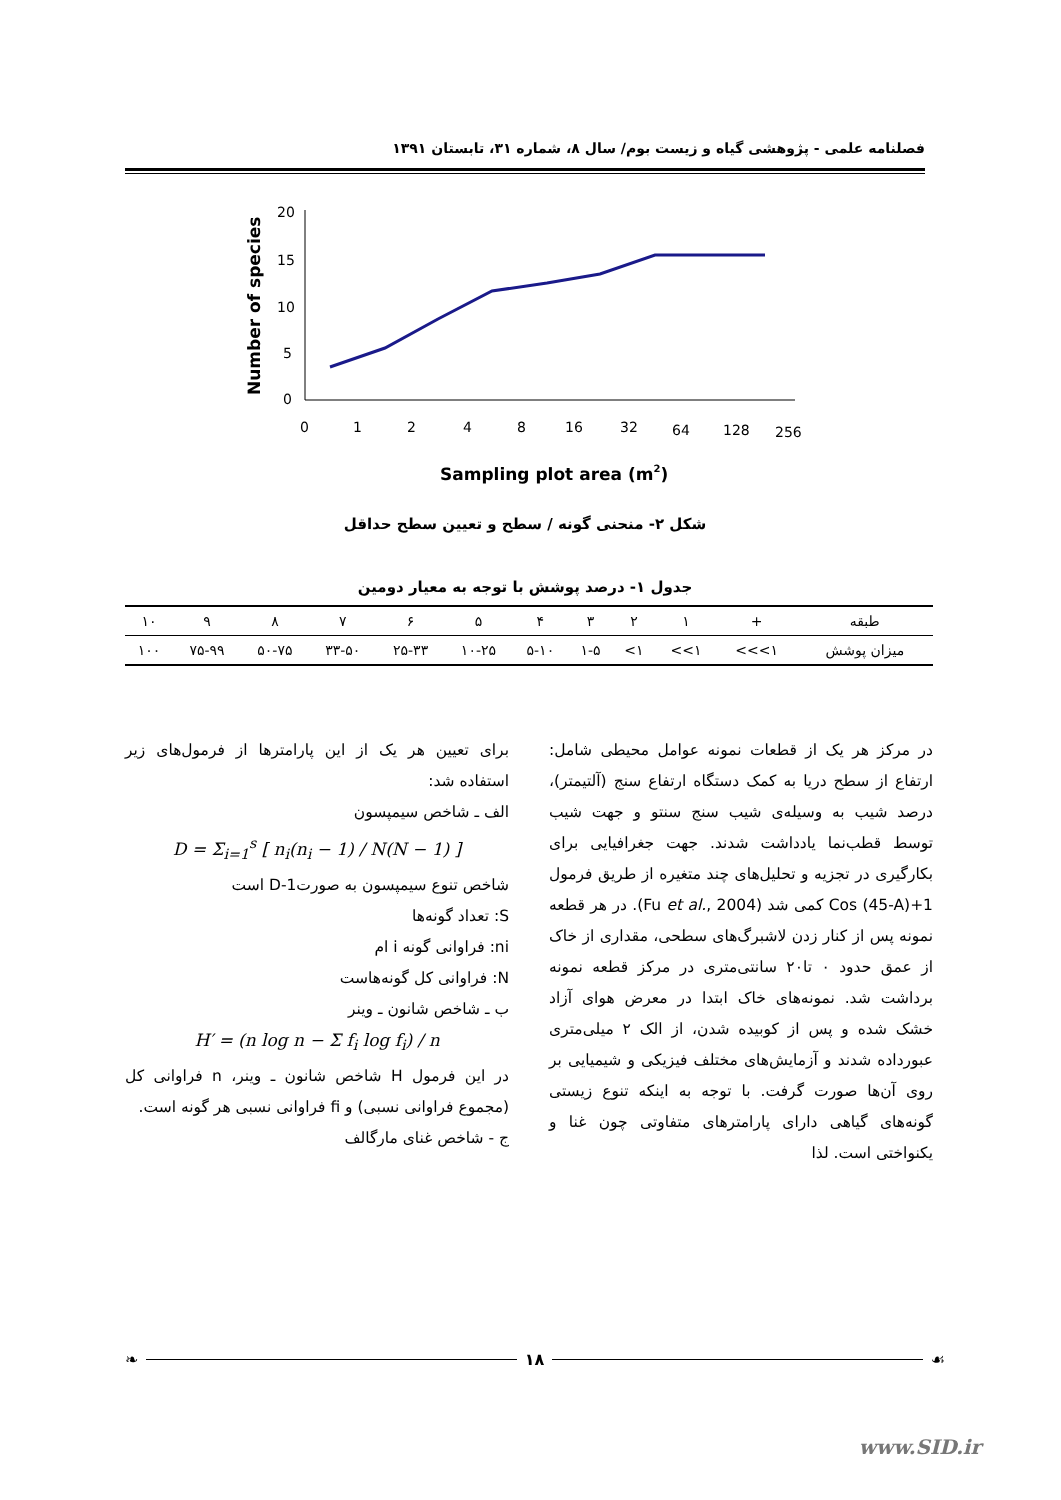فصلنامه علمی - پژوهشی گیاه و زیست بوم/ سال ۸، شماره ۳۱، تابستان ۱۳۹۱
Number of species
20
15
10
5
0
0
1
2
4
8
16
32
64
128
256
Sampling plot area (m2)
شکل ۲- منحنی گونه / سطح و تعیین سطح حداقل
جدول ۱- درصد پوشش با توجه به معیار دومین
| طبقه | + | ۱ | ۲ | ۳ | ۴ | ۵ | ۶ | ۷ | ۸ | ۹ | ۱۰ |
| میزان پوشش | ۱>>> | ۱>> | ۱> | ۱-۵ | ۵-۱۰ | ۱۰-۲۵ | ۲۵-۳۳ | ۳۳-۵۰ | ۵۰-۷۵ | ۷۵-۹۹ | ۱۰۰ |
در مرکز هر یک از قطعات نمونه عوامل محیطی شامل: ارتفاع از سطح دریا به کمک دستگاه ارتفاع سنج (آلتیمتر)، درصد شیب به وسیله‌ی شیب سنج سنتو و جهت شیب توسط قطب‌نما یادداشت شدند. جهت جغرافیایی برای بکارگیری در تجزیه و تحلیل‌های چند متغیره از طریق فرمول Cos (45-A)+1 کمی شد (Fu et al., 2004). در هر قطعه نمونه پس از کنار زدن لاشبرگ‌های سطحی، مقداری از خاک از عمق حدود ۰ تا۲۰ سانتی‌متری در مرکز قطعه نمونه برداشت شد. نمونه‌های خاک ابتدا در معرض هوای آزاد خشک شده و پس از کوبیده شدن، از الک ۲ میلی‌متری عبورداده شدند و آزمایش‌های مختلف فیزیکی و شیمیایی بر روی آن‌ها صورت گرفت. با توجه به اینکه تنوع زیستی گونه‌های گیاهی دارای پارامترهای متفاوتی چون غنا و یکنواختی است. لذا
برای تعیین هر یک از این پارامترها از فرمول‌های زیر استفاده شد:
الف ـ شاخص سیمپسون
D = Σ<sub>i=1</sub><sup>s</sup> [ n<sub>i</sub>(n<sub>i</sub> − 1) / N(N − 1) ]
شاخص تنوع سیمپسون به صورت1-D است
S: تعداد گونه‌ها
ni: فراوانی گونه i ام
N: فراوانی کل گونه‌هاست
ب ـ شاخص شانون ـ وینر
H′ = (n log n − Σ f<sub>i</sub> log f<sub>i</sub>) / n
در این فرمول H شاخص شانون ـ وینر، n فراوانی کل (مجموع فراوانی نسبی) و fi فراوانی نسبی هر گونه است.
ج - شاخص غنای مارگالف
❧ ۱۸ ☙
www.SID.ir